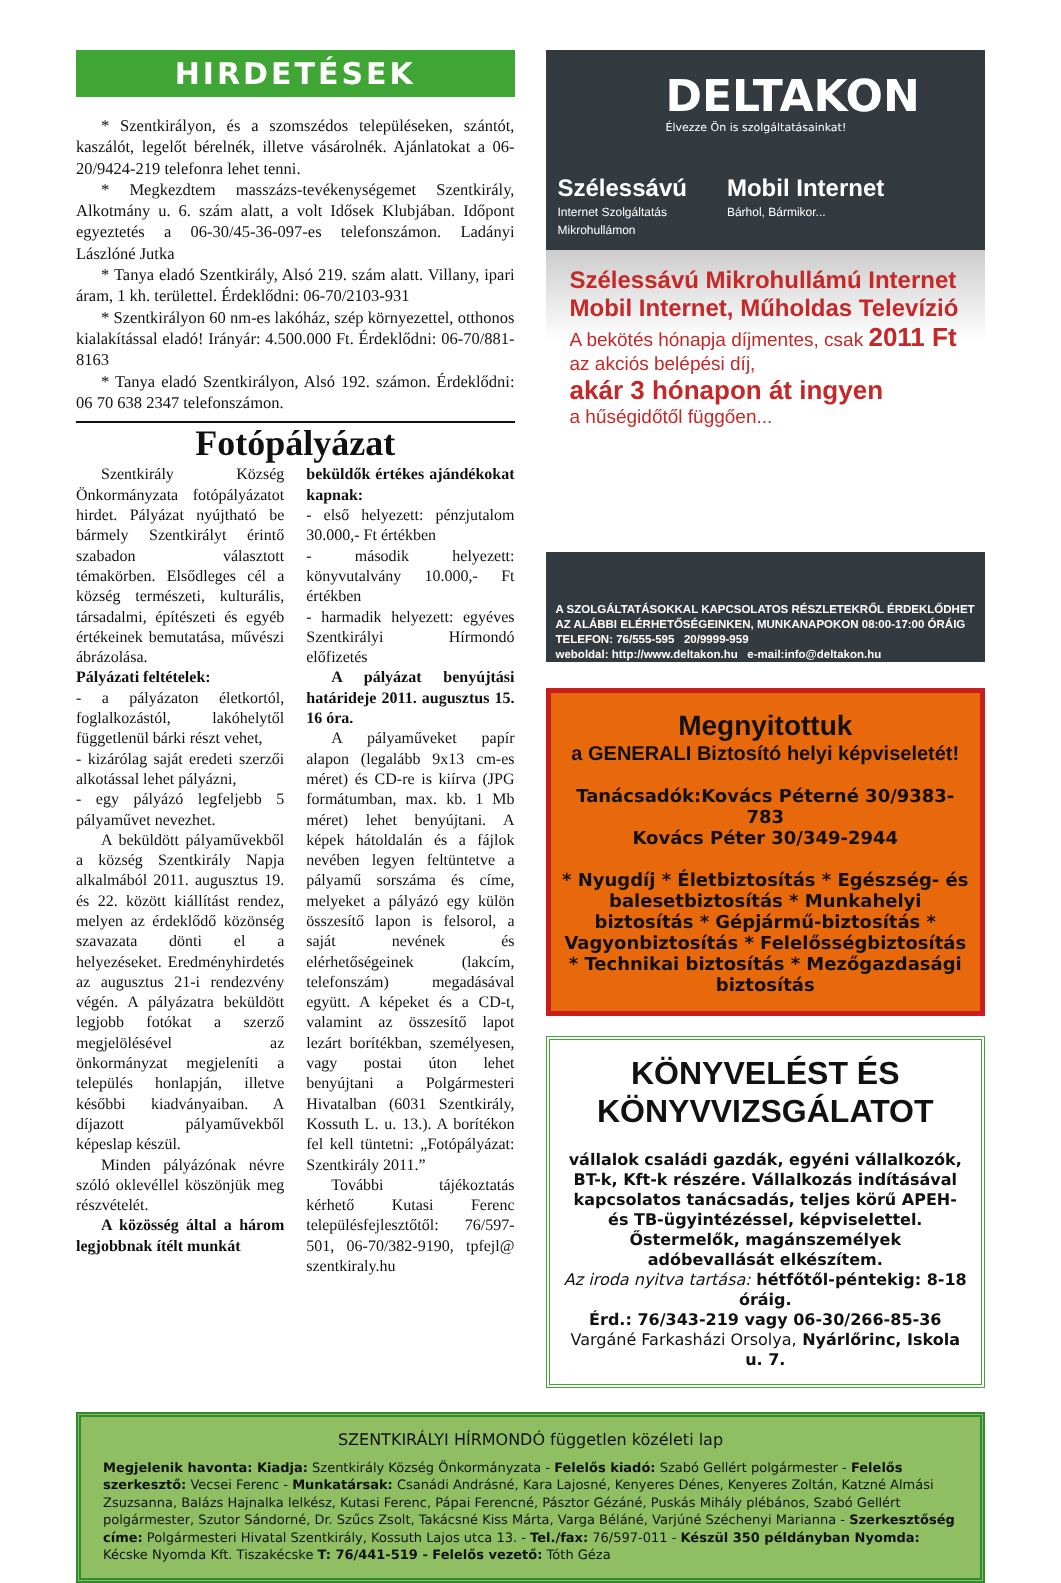HIRDETÉSEK
* Szentkirályon, és a szomszédos településeken, szántót, kaszálót, legelőt bérelnék, illetve vásárolnék. Ajánlatokat a 06-20/9424-219 telefonra lehet tenni.
* Megkezdtem masszázs-tevékenységemet Szentkirály, Alkotmány u. 6. szám alatt, a volt Idősek Klubjában. Időpont egyeztetés a 06-30/45-36-097-es telefonszámon. Ladányi Lászlóné Jutka
* Tanya eladó Szentkirály, Alsó 219. szám alatt. Villany, ipari áram, 1 kh. területtel. Érdeklődni: 06-70/2103-931
* Szentkirályon 60 nm-es lakóház, szép környezettel, otthonos kialakítással eladó! Irányár: 4.500.000 Ft. Érdeklődni: 06-70/881-8163
* Tanya eladó Szentkirályon, Alsó 192. számon. Érdeklődni: 06 70 638 2347 telefonszámon.
Fotópályázat
Szentkirály Község Önkormányzata fotópályázatot hirdet. Pályázat nyújtható be bármely Szentkirályt érintő szabadon választott témakörben. Elsődleges cél a község természeti, kulturális, társadalmi, építészeti és egyéb értékeinek bemutatása, művészi ábrázolása.
Pályázati feltételek:
- a pályázaton életkortól, foglalkozástól, lakóhelytől függetlenül bárki részt vehet,
- kizárólag saját eredeti szerzői alkotással lehet pályázni,
- egy pályázó legfeljebb 5 pályaművet nevezhet.
A beküldött pályaművekből a község Szentkirály Napja alkalmából 2011. augusztus 19. és 22. között kiállítást rendez, melyen az érdeklődő közönség szavazata dönti el a helyezéseket. Eredményhirdetés az augusztus 21-i rendezvény végén. A pályázatra beküldött legjobb fotókat a szerző megjelölésével az önkormányzat megjeleníti a település honlapján, illetve későbbi kiadványaiban. A díjazott pályaművekből képeslap készül.
Minden pályázónak névre szóló oklevéllel köszönjük meg részvételét.
A közösség által a három legjobbnak ítélt munkát
beküldők értékes ajándékokat kapnak:
- első helyezett: pénzjutalom 30.000,- Ft értékben
- második helyezett: könyvutalvány 10.000,- Ft értékben
- harmadik helyezett: egyéves Szentkirályi Hírmondó előfizetés
A pályázat benyújtási határideje 2011. augusztus 15. 16 óra.
A pályaműveket papír alapon (legalább 9x13 cm-es méret) és CD-re is kiírva (JPG formátumban, max. kb. 1 Mb méret) lehet benyújtani. A képek hátoldalán és a fájlok nevében legyen feltüntetve a pályamű sorszáma és címe, melyeket a pályázó egy külön összesítő lapon is felsorol, a saját nevének és elérhetőségeinek (lakcím, telefonszám) megadásával együtt. A képeket és a CD-t, valamint az összesítő lapot lezárt borítékban, személyesen, vagy postai úton lehet benyújtani a Polgármesteri Hivatalban (6031 Szentkirály, Kossuth L. u. 13.). A borítékon fel kell tüntetni: „Fotópályázat: Szentkirály 2011.”
További tájékoztatás kérhető Kutasi Ferenc településfejlesztőtől: 76/597-501, 06-70/382-9190, tpfejl@ szentkiraly.hu
DELTAKON
Élvezze Ön is szolgáltatásainkat!
Szélessávú
Internet Szolgáltatás
Mikrohullámon
Mobil Internet
Bárhol, Bármikor...
Szélessávú Mikrohullámú Internet
Mobil Internet, Műholdas Televízió
A bekötés hónapja díjmentes, csak 2011 Ft
az akciós belépési díj,
akár 3 hónapon át ingyen
a hűségidőtől függően...
A SZOLGÁLTATÁSOKKAL KAPCSOLATOS RÉSZLETEKRŐL ÉRDEKLŐDHET AZ ALÁBBI ELÉRHETŐSÉGEINKEN, MUNKANAPOKON 08:00-17:00 ÓRÁIG
TELEFON: 76/555-595 20/9999-959
weboldal: http://www.deltakon.hu e-mail:info@deltakon.hu
Megnyitottuk
a GENERALI Biztosító helyi képviseletét!
Tanácsadók:Kovács Péterné 30/9383-783
Kovács Péter 30/349-2944
* Nyugdíj * Életbiztosítás * Egészség- és balesetbiztosítás * Munkahelyi biztosítás * Gépjármű-biztosítás * Vagyonbiztosítás * Felelősségbiztosítás * Technikai biztosítás * Mezőgazdasági biztosítás
KÖNYVELÉST ÉS KÖNYVVIZSGÁLATOT
vállalok családi gazdák, egyéni vállalkozók, BT-k, Kft-k részére. Vállalkozás indításával kapcsolatos tanácsadás, teljes körű APEH- és TB-ügyintézéssel, képviselettel. Őstermelők, magánszemélyek adóbevallását elkészítem.
Az iroda nyitva tartása: hétfőtől-péntekig: 8-18 óráig.
Érd.: 76/343-219 vagy 06-30/266-85-36
Vargáné Farkasházi Orsolya, Nyárlőrinc, Iskola u. 7.
SZENTKIRÁLYI HÍRMONDÓ független közéleti lap
Megjelenik havonta: Kiadja: Szentkirály Község Önkormányzata - Felelős kiadó: Szabó Gellért polgármester - Felelős szerkesztő: Vecsei Ferenc - Munkatársak: Csanádi Andrásné, Kara Lajosné, Kenyeres Dénes, Kenyeres Zoltán, Katzné Almási Zsuzsanna, Balázs Hajnalka lelkész, Kutasi Ferenc, Pápai Ferencné, Pásztor Gézáné, Puskás Mihály plébános, Szabó Gellért polgármester, Szutor Sándorné, Dr. Szűcs Zsolt, Takácsné Kiss Márta, Varga Béláné, Varjúné Széchenyi Marianna - Szerkesztőség címe: Polgármesteri Hivatal Szentkirály, Kossuth Lajos utca 13. - Tel./fax: 76/597-011 - Készül 350 példányban Nyomda: Kécske Nyomda Kft. Tiszakécske T: 76/441-519 - Felelős vezető: Tóth Géza